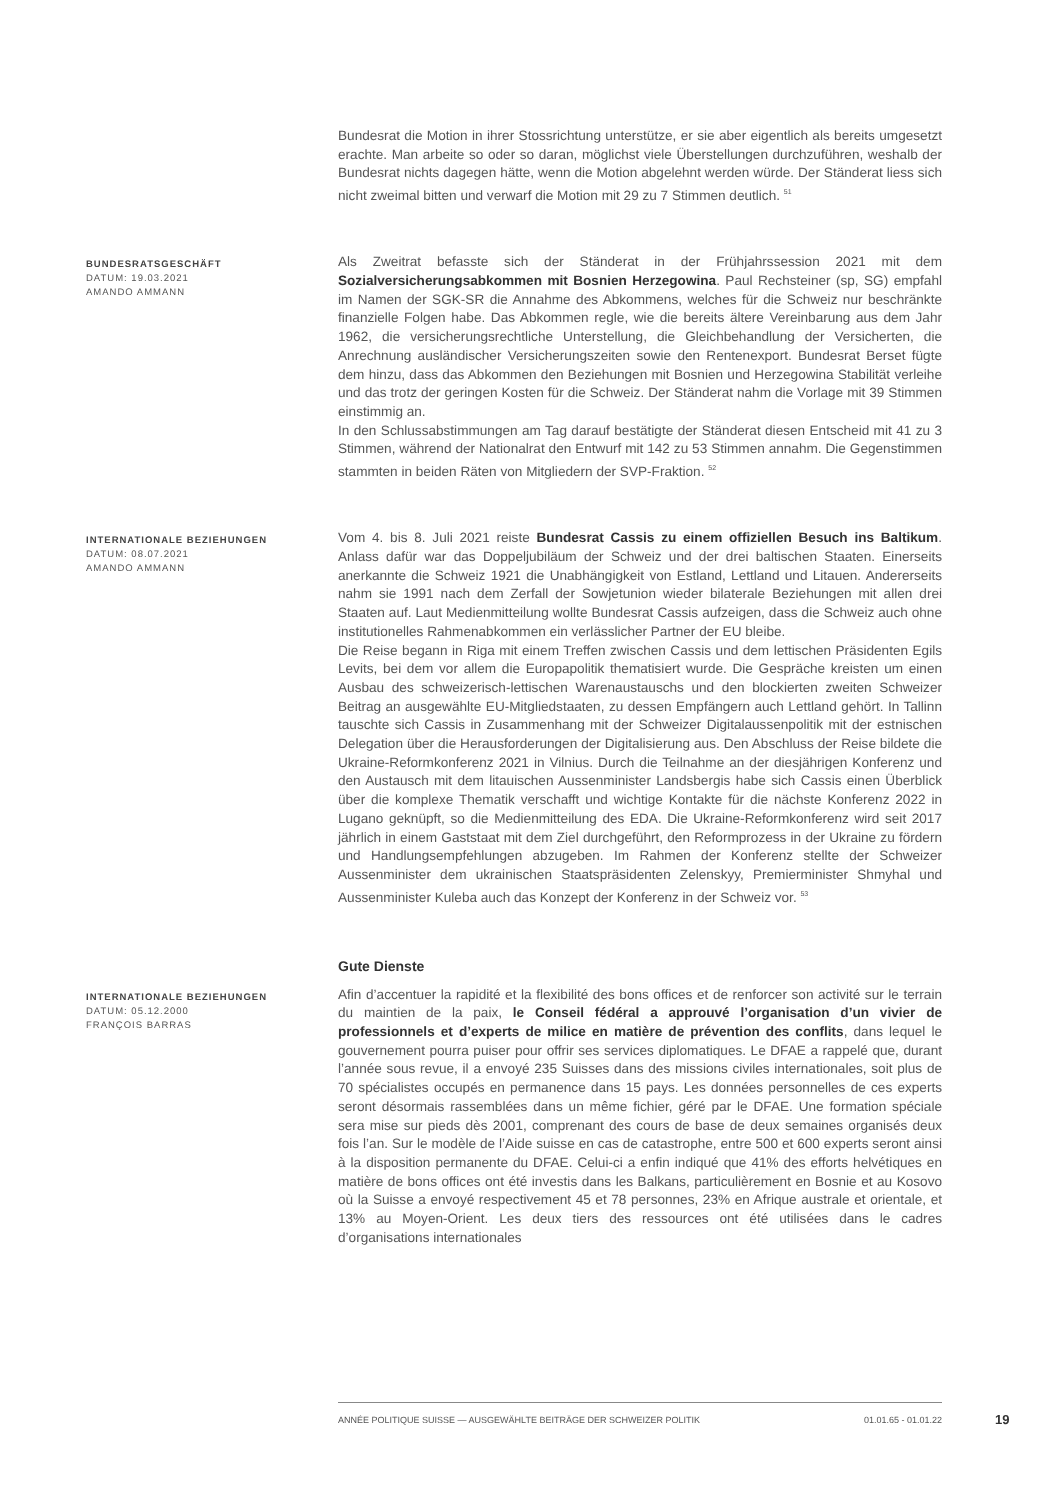Bundesrat die Motion in ihrer Stossrichtung unterstütze, er sie aber eigentlich als bereits umgesetzt erachte. Man arbeite so oder so daran, möglichst viele Überstellungen durchzuführen, weshalb der Bundesrat nichts dagegen hätte, wenn die Motion abgelehnt werden würde. Der Ständerat liess sich nicht zweimal bitten und verwarf die Motion mit 29 zu 7 Stimmen deutlich. <sup>51</sup>
BUNDESRATSGESCHÄFT
DATUM: 19.03.2021
AMANDO AMMANN
Als Zweitrat befasste sich der Ständerat in der Frühjahrssession 2021 mit dem Sozialversicherungsabkommen mit Bosnien Herzegowina. Paul Rechsteiner (sp, SG) empfahl im Namen der SGK-SR die Annahme des Abkommens, welches für die Schweiz nur beschränkte finanzielle Folgen habe. Das Abkommen regle, wie die bereits ältere Vereinbarung aus dem Jahr 1962, die versicherungsrechtliche Unterstellung, die Gleichbehandlung der Versicherten, die Anrechnung ausländischer Versicherungszeiten sowie den Rentenexport. Bundesrat Berset fügte dem hinzu, dass das Abkommen den Beziehungen mit Bosnien und Herzegowina Stabilität verleihe und das trotz der geringen Kosten für die Schweiz. Der Ständerat nahm die Vorlage mit 39 Stimmen einstimmig an.
In den Schlussabstimmungen am Tag darauf bestätigte der Ständerat diesen Entscheid mit 41 zu 3 Stimmen, während der Nationalrat den Entwurf mit 142 zu 53 Stimmen annahm. Die Gegenstimmen stammten in beiden Räten von Mitgliedern der SVP-Fraktion. <sup>52</sup>
INTERNATIONALE BEZIEHUNGEN
DATUM: 08.07.2021
AMANDO AMMANN
Vom 4. bis 8. Juli 2021 reiste Bundesrat Cassis zu einem offiziellen Besuch ins Baltikum. Anlass dafür war das Doppeljubiläum der Schweiz und der drei baltischen Staaten. Einerseits anerkannte die Schweiz 1921 die Unabhängigkeit von Estland, Lettland und Litauen. Andererseits nahm sie 1991 nach dem Zerfall der Sowjetunion wieder bilaterale Beziehungen mit allen drei Staaten auf. Laut Medienmitteilung wollte Bundesrat Cassis aufzeigen, dass die Schweiz auch ohne institutionelles Rahmenabkommen ein verlässlicher Partner der EU bleibe.
Die Reise begann in Riga mit einem Treffen zwischen Cassis und dem lettischen Präsidenten Egils Levits, bei dem vor allem die Europapolitik thematisiert wurde. Die Gespräche kreisten um einen Ausbau des schweizerisch-lettischen Warenaustauschs und den blockierten zweiten Schweizer Beitrag an ausgewählte EU-Mitgliedstaaten, zu dessen Empfängern auch Lettland gehört. In Tallinn tauschte sich Cassis in Zusammenhang mit der Schweizer Digitalaussenpolitik mit der estnischen Delegation über die Herausforderungen der Digitalisierung aus. Den Abschluss der Reise bildete die Ukraine-Reformkonferenz 2021 in Vilnius. Durch die Teilnahme an der diesjährigen Konferenz und den Austausch mit dem litauischen Aussenminister Landsbergis habe sich Cassis einen Überblick über die komplexe Thematik verschafft und wichtige Kontakte für die nächste Konferenz 2022 in Lugano geknüpft, so die Medienmitteilung des EDA. Die Ukraine-Reformkonferenz wird seit 2017 jährlich in einem Gaststaat mit dem Ziel durchgeführt, den Reformprozess in der Ukraine zu fördern und Handlungsempfehlungen abzugeben. Im Rahmen der Konferenz stellte der Schweizer Aussenminister dem ukrainischen Staatspräsidenten Zelenskyy, Premierminister Shmyhal und Aussenminister Kuleba auch das Konzept der Konferenz in der Schweiz vor. <sup>53</sup>
Gute Dienste
INTERNATIONALE BEZIEHUNGEN
DATUM: 05.12.2000
FRANÇOIS BARRAS
Afin d’accentuer la rapidité et la flexibilité des bons offices et de renforcer son activité sur le terrain du maintien de la paix, le Conseil fédéral a approuvé l’organisation d’un vivier de professionnels et d’experts de milice en matière de prévention des conflits, dans lequel le gouvernement pourra puiser pour offrir ses services diplomatiques. Le DFAE a rappelé que, durant l’année sous revue, il a envoyé 235 Suisses dans des missions civiles internationales, soit plus de 70 spécialistes occupés en permanence dans 15 pays. Les données personnelles de ces experts seront désormais rassemblées dans un même fichier, géré par le DFAE. Une formation spéciale sera mise sur pieds dès 2001, comprenant des cours de base de deux semaines organisés deux fois l’an. Sur le modèle de l’Aide suisse en cas de catastrophe, entre 500 et 600 experts seront ainsi à la disposition permanente du DFAE. Celui-ci a enfin indiqué que 41% des efforts helvétiques en matière de bons offices ont été investis dans les Balkans, particulièrement en Bosnie et au Kosovo où la Suisse a envoyé respectivement 45 et 78 personnes, 23% en Afrique australe et orientale, et 13% au Moyen-Orient. Les deux tiers des ressources ont été utilisées dans le cadres d’organisations internationales
ANNÉE POLITIQUE SUISSE — AUSGEWÄHLTE BEITRÄGE DER SCHWEIZER POLITIK 01.01.65 - 01.01.22
19